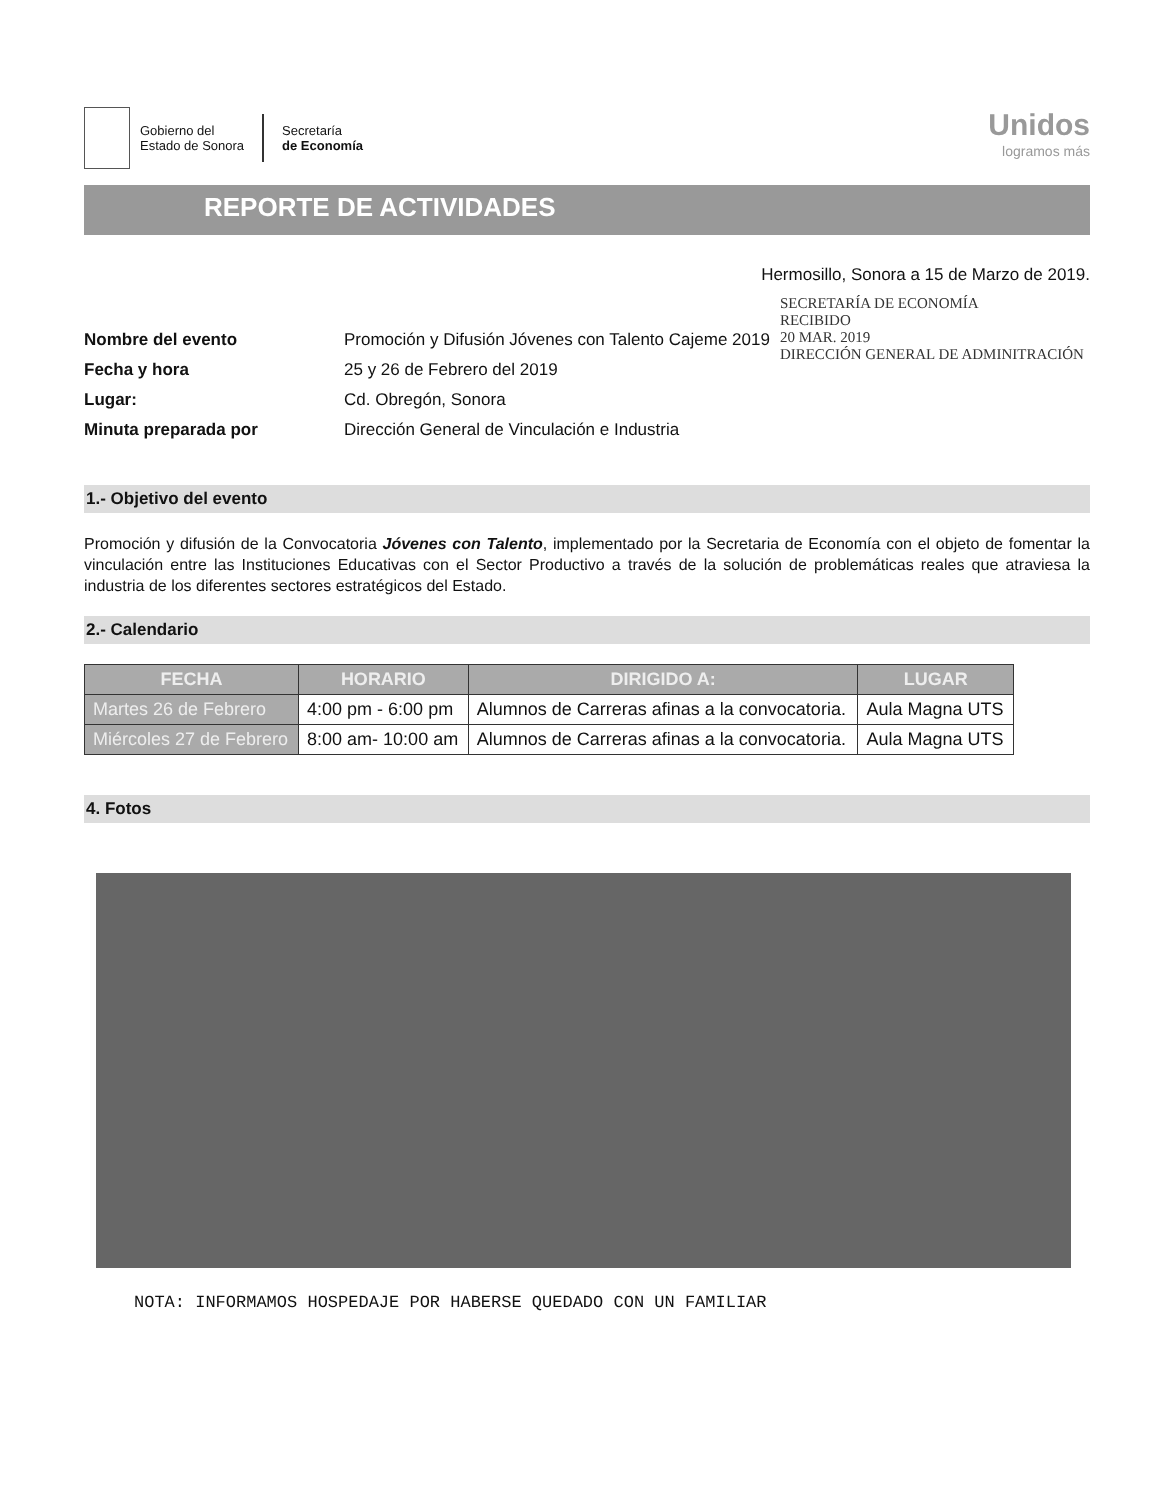Gobierno del
Estado de Sonora
Secretaría
de Economía
Unidos
logramos más
REPORTE DE ACTIVIDADES
Hermosillo, Sonora a 15 de Marzo de 2019.
| Nombre del evento | Promoción y Difusión Jóvenes con Talento Cajeme 2019 |
| Fecha y hora | 25 y 26 de Febrero del 2019 |
| Lugar: | Cd. Obregón, Sonora |
| Minuta preparada por | Dirección General de Vinculación e Industria |
SECRETARÍA DE ECONOMÍA
RECIBIDO
20 MAR. 2019
DIRECCIÓN GENERAL DE ADMINITRACIÓN
1.- Objetivo del evento
Promoción y difusión de la Convocatoria Jóvenes con Talento, implementado por la Secretaria de Economía con el objeto de fomentar la vinculación entre las Instituciones Educativas con el Sector Productivo a través de la solución de problemáticas reales que atraviesa la industria de los diferentes sectores estratégicos del Estado.
2.- Calendario
| FECHA | HORARIO | DIRIGIDO A: | LUGAR |
| --- | --- | --- | --- |
| Martes 26 de Febrero | 4:00 pm - 6:00 pm | Alumnos de Carreras afinas a la convocatoria. | Aula Magna UTS |
| Miércoles 27 de Febrero | 8:00 am- 10:00 am | Alumnos de Carreras afinas a la convocatoria. | Aula Magna UTS |
4. Fotos
NOTA: INFORMAMOS HOSPEDAJE POR HABERSE QUEDADO CON UN FAMILIAR